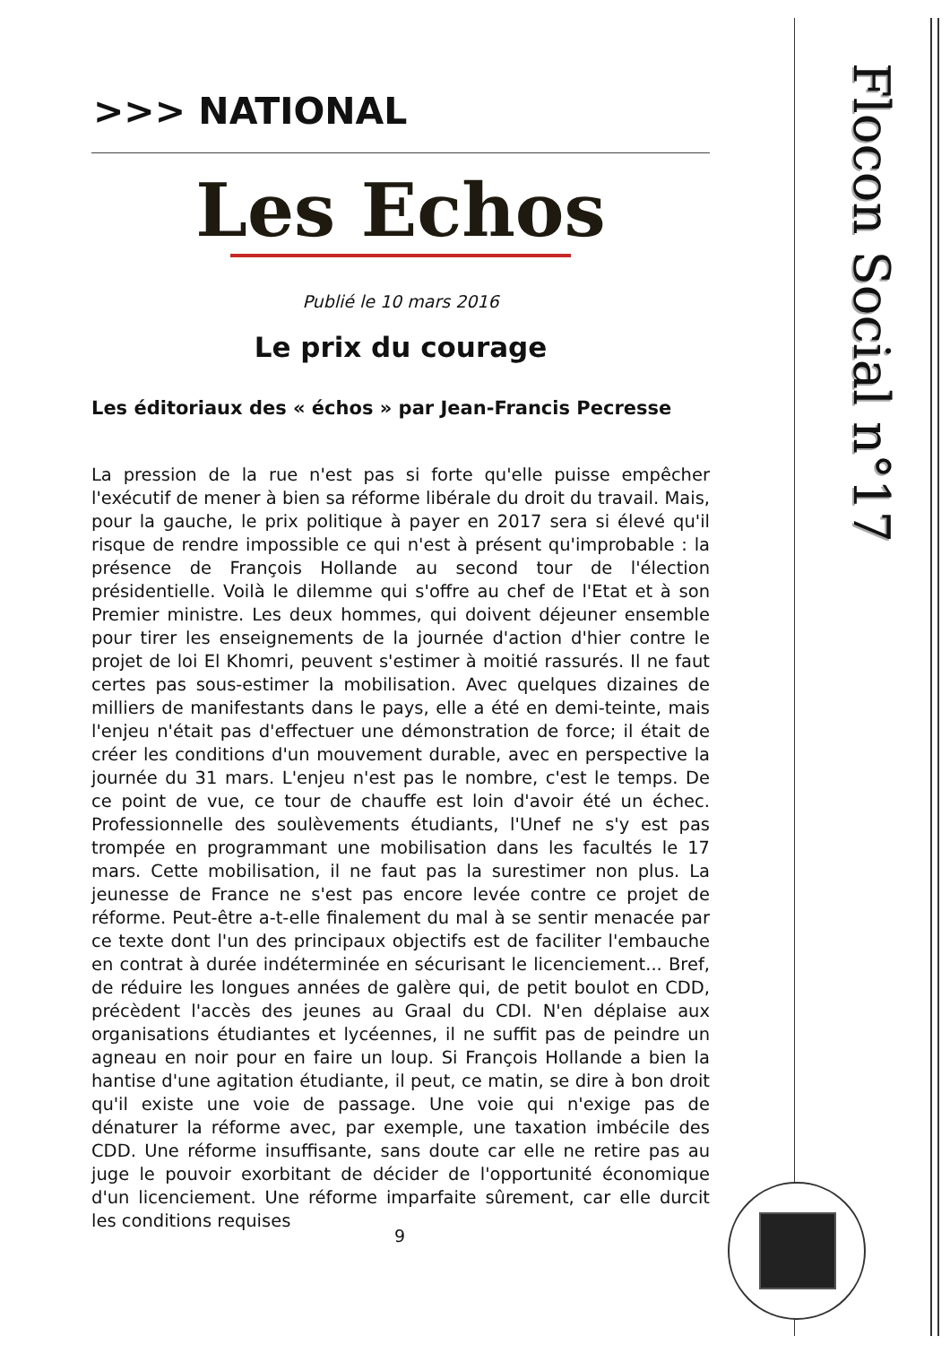>>> NATIONAL
Les Echos
Publié le 10 mars 2016
Le prix du courage
Les éditoriaux des « échos » par Jean-Francis Pecresse
La pression de la rue n'est pas si forte qu'elle puisse empêcher l'exécutif de mener à bien sa réforme libérale du droit du travail. Mais, pour la gauche, le prix politique à payer en 2017 sera si élevé qu'il risque de rendre impossible ce qui n'est à présent qu'improbable : la présence de François Hollande au second tour de l'élection présidentielle. Voilà le dilemme qui s'offre au chef de l'Etat et à son Premier ministre. Les deux hommes, qui doivent déjeuner ensemble pour tirer les enseignements de la journée d'action d'hier contre le projet de loi El Khomri, peuvent s'estimer à moitié rassurés. Il ne faut certes pas sous-estimer la mobilisation. Avec quelques dizaines de milliers de manifestants dans le pays, elle a été en demi-teinte, mais l'enjeu n'était pas d'effectuer une démonstration de force; il était de créer les conditions d'un mouvement durable, avec en perspective la journée du 31 mars. L'enjeu n'est pas le nombre, c'est le temps. De ce point de vue, ce tour de chauffe est loin d'avoir été un échec. Professionnelle des soulèvements étudiants, l'Unef ne s'y est pas trompée en programmant une mobilisation dans les facultés le 17 mars. Cette mobilisation, il ne faut pas la surestimer non plus. La jeunesse de France ne s'est pas encore levée contre ce projet de réforme. Peut-être a-t-elle finalement du mal à se sentir menacée par ce texte dont l'un des principaux objectifs est de faciliter l'embauche en contrat à durée indéterminée en sécurisant le licenciement... Bref, de réduire les longues années de galère qui, de petit boulot en CDD, précèdent l'accès des jeunes au Graal du CDI. N'en déplaise aux organisations étudiantes et lycéennes, il ne suffit pas de peindre un agneau en noir pour en faire un loup. Si François Hollande a bien la hantise d'une agitation étudiante, il peut, ce matin, se dire à bon droit qu'il existe une voie de passage. Une voie qui n'exige pas de dénaturer la réforme avec, par exemple, une taxation imbécile des CDD. Une réforme insuffisante, sans doute car elle ne retire pas au juge le pouvoir exorbitant de décider de l'opportunité économique d'un licenciement. Une réforme imparfaite sûrement, car elle durcit les conditions requises
9
Flocon Social n°17